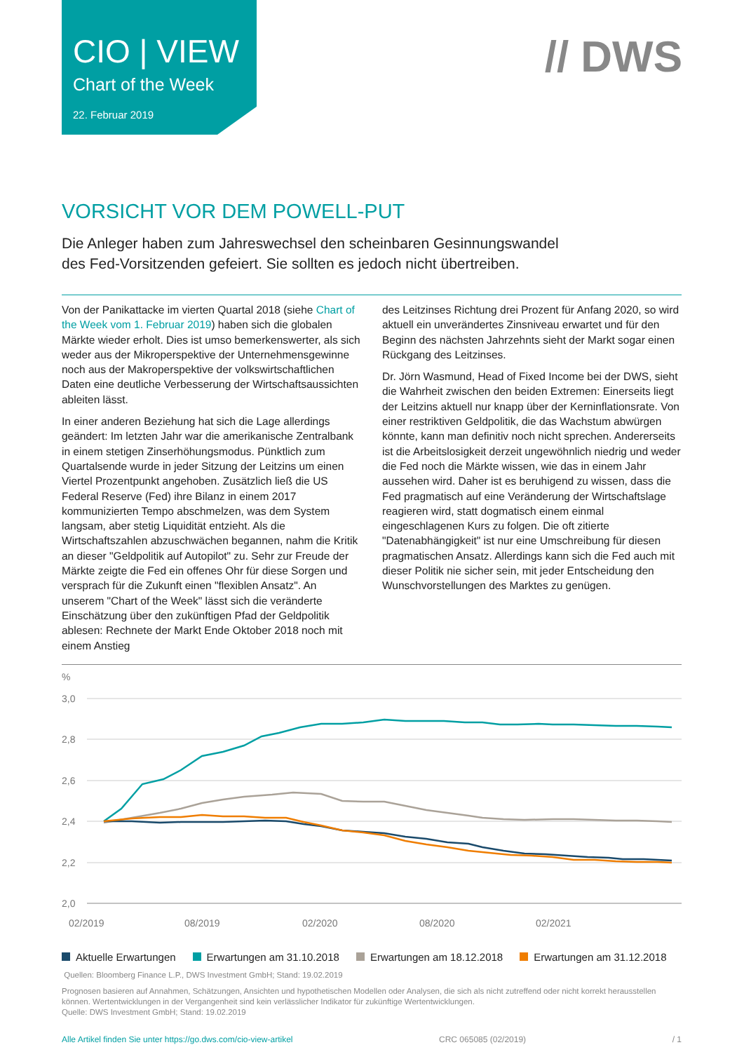CIO | VIEW
Chart of the Week
22. Februar 2019
// DWS
VORSICHT VOR DEM POWELL-PUT
Die Anleger haben zum Jahreswechsel den scheinbaren Gesinnungswandel
des Fed-Vorsitzenden gefeiert. Sie sollten es jedoch nicht übertreiben.
Von der Panikattacke im vierten Quartal 2018 (siehe Chart of the Week vom 1. Februar 2019) haben sich die globalen Märkte wieder erholt. Dies ist umso bemerkenswerter, als sich weder aus der Mikroperspektive der Unternehmensgewinne noch aus der Makroperspektive der volkswirtschaftlichen Daten eine deutliche Verbesserung der Wirtschaftsaussichten ableiten lässt.
In einer anderen Beziehung hat sich die Lage allerdings geändert: Im letzten Jahr war die amerikanische Zentralbank in einem stetigen Zinserhöhungsmodus. Pünktlich zum Quartalsende wurde in jeder Sitzung der Leitzins um einen Viertel Prozentpunkt angehoben. Zusätzlich ließ die US Federal Reserve (Fed) ihre Bilanz in einem 2017 kommunizierten Tempo abschmelzen, was dem System langsam, aber stetig Liquidität entzieht. Als die Wirtschaftszahlen abzuschwächen begannen, nahm die Kritik an dieser "Geldpolitik auf Autopilot" zu. Sehr zur Freude der Märkte zeigte die Fed ein offenes Ohr für diese Sorgen und versprach für die Zukunft einen "flexiblen Ansatz". An unserem "Chart of the Week" lässt sich die veränderte Einschätzung über den zukünftigen Pfad der Geldpolitik ablesen: Rechnete der Markt Ende Oktober 2018 noch mit einem Anstieg
des Leitzinses Richtung drei Prozent für Anfang 2020, so wird aktuell ein unverändertes Zinsniveau erwartet und für den Beginn des nächsten Jahrzehnts sieht der Markt sogar einen Rückgang des Leitzinses.
Dr. Jörn Wasmund, Head of Fixed Income bei der DWS, sieht die Wahrheit zwischen den beiden Extremen: Einerseits liegt der Leitzins aktuell nur knapp über der Kerninflationsrate. Von einer restriktiven Geldpolitik, die das Wachstum abwürgen könnte, kann man definitiv noch nicht sprechen. Andererseits ist die Arbeitslosigkeit derzeit ungewöhnlich niedrig und weder die Fed noch die Märkte wissen, wie das in einem Jahr aussehen wird. Daher ist es beruhigend zu wissen, dass die Fed pragmatisch auf eine Veränderung der Wirtschaftslage reagieren wird, statt dogmatisch einem einmal eingeschlagenen Kurs zu folgen. Die oft zitierte "Datenabhängigkeit" ist nur eine Umschreibung für diesen pragmatischen Ansatz. Allerdings kann sich die Fed auch mit dieser Politik nie sicher sein, mit jeder Entscheidung den Wunschvorstellungen des Marktes zu genügen.
%
3,0
2,8
2,6
2,4
2,2
2,0
02/2019
08/2019
02/2020
08/2020
02/2021
Aktuelle Erwartungen Erwartungen am 31.10.2018 Erwartungen am 18.12.2018 Erwartungen am 31.12.2018
Quellen: Bloomberg Finance L.P., DWS Investment GmbH; Stand: 19.02.2019
Prognosen basieren auf Annahmen, Schätzungen, Ansichten und hypothetischen Modellen oder Analysen, die sich als nicht zutreffend oder nicht korrekt herausstellen können. Wertentwicklungen in der Vergangenheit sind kein verlässlicher Indikator für zukünftige Wertentwicklungen.
Quelle: DWS Investment GmbH; Stand: 19.02.2019
Alle Artikel finden Sie unter https://go.dws.com/cio-view-artikel CRC 065085 (02/2019) / 1